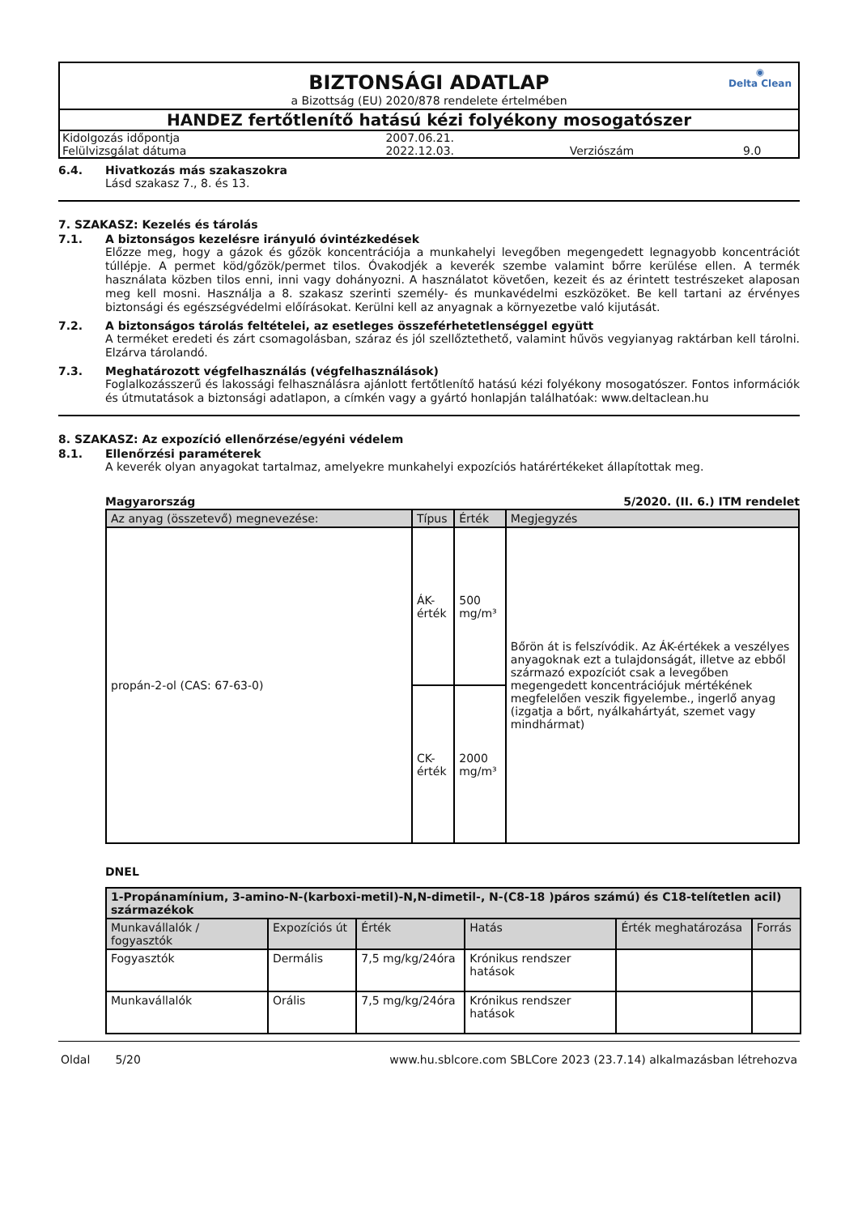◉
Delta Clean
BIZTONSÁGI ADATLAP
a Bizottság (EU) 2020/878 rendelete értelmében
HANDEZ fertőtlenítő hatású kézi folyékony mosogatószer
| Kidolgozás időpontja | 2007.06.21. | | |
| Felülvizsgálat dátuma | 2022.12.03. | Verziószám | 9.0 |
6.4. Hivatkozás más szakaszokra
Lásd szakasz 7., 8. és 13.
7. SZAKASZ: Kezelés és tárolás
7.1. A biztonságos kezelésre irányuló óvintézkedések
Előzze meg, hogy a gázok és gőzök koncentrációja a munkahelyi levegőben megengedett legnagyobb koncentrációt túllépje. A permet köd/gőzök/permet tilos. Óvakodjék a keverék szembe valamint bőrre kerülése ellen. A termék használata közben tilos enni, inni vagy dohányozni. A használatot követően, kezeit és az érintett testrészeket alaposan meg kell mosni. Használja a 8. szakasz szerinti személy- és munkavédelmi eszközöket. Be kell tartani az érvényes biztonsági és egészségvédelmi előírásokat. Kerülni kell az anyagnak a környezetbe való kijutását.
7.2. A biztonságos tárolás feltételei, az esetleges összeférhetetlenséggel együtt
A terméket eredeti és zárt csomagolásban, száraz és jól szellőztethető, valamint hűvös vegyianyag raktárban kell tárolni. Elzárva tárolandó.
7.3. Meghatározott végfelhasználás (végfelhasználások)
Foglalkozásszerű és lakossági felhasználásra ajánlott fertőtlenítő hatású kézi folyékony mosogatószer. Fontos információk és útmutatások a biztonsági adatlapon, a címkén vagy a gyártó honlapján találhatóak: www.deltaclean.hu
8. SZAKASZ: Az expozíció ellenőrzése/egyéni védelem
8.1. Ellenőrzési paraméterek
A keverék olyan anyagokat tartalmaz, amelyekre munkahelyi expozíciós határértékeket állapítottak meg.
Magyarország 5/2020. (II. 6.) ITM rendelet
| Az anyag (összetevő) megnevezése: | Típus | Érték | Megjegyzés |
| --- | --- | --- | --- |
| propán-2-ol (CAS: 67-63-0) | ÁK-érték | 500 mg/m³ | Bőrön át is felszívódik. Az ÁK-értékek a veszélyes anyagoknak ezt a tulajdonságát, illetve az ebből származó expozíciót csak a levegőben megengedett koncentrációjuk mértékének megfelelően veszik figyelembe., ingerlő anyag (izgatja a bőrt, nyálkahártyát, szemet vagy mindhármat) |
| | CK-érték | 2000 mg/m³ | |
DNEL
| 1-Propánamínium, 3-amino-N-(karboxi-metil)-N,N-dimetil-, N-(C8-18 )páros számú) és C18-telítetlen acil) származékok | | | | | |
| --- | --- | --- | --- | --- | --- |
| Munkavállalók / fogyasztók | Expozíciós út | Érték | Hatás | Érték meghatározása | Forrás |
| Fogyasztók | Dermális | 7,5 mg/kg/24óra | Krónikus rendszer hatások | | |
| Munkavállalók | Orális | 7,5 mg/kg/24óra | Krónikus rendszer hatások | | |
Oldal 5/20 www.hu.sblcore.com SBLCore 2023 (23.7.14) alkalmazásban létrehozva